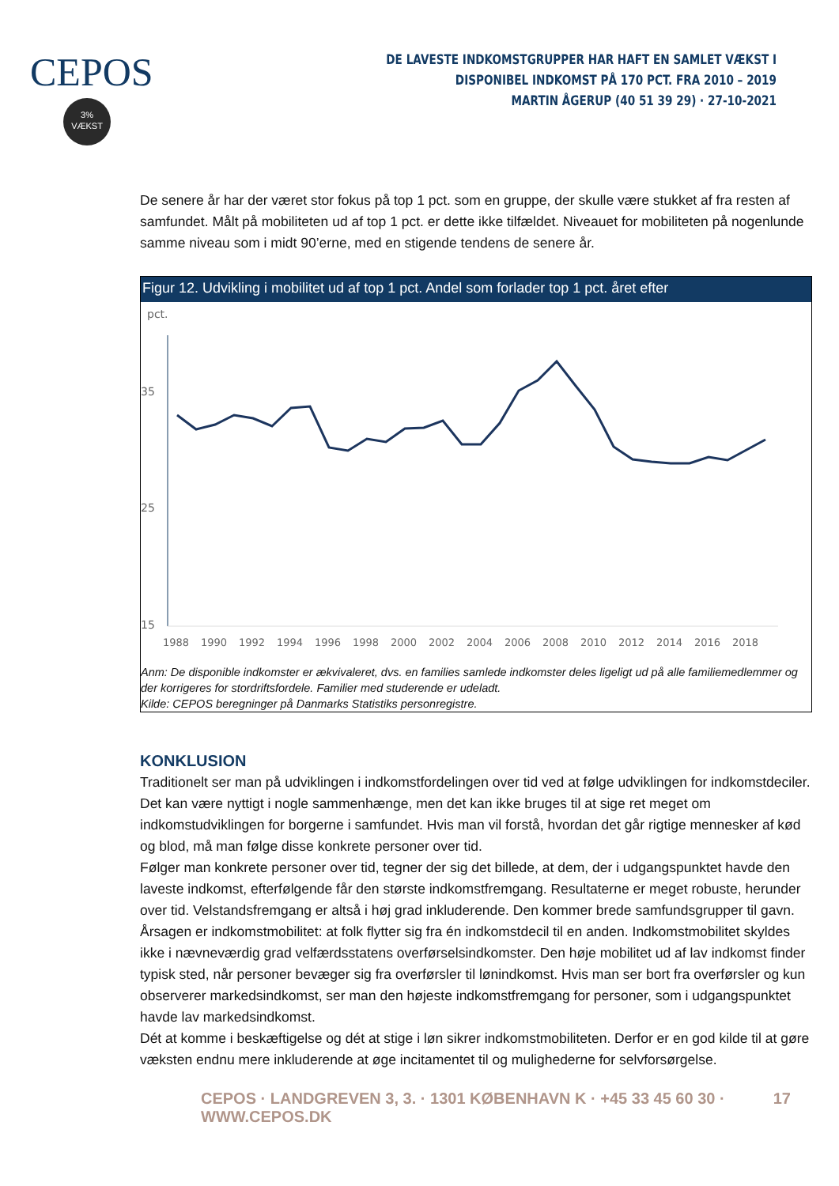CEPOS
3%
VÆKST
DE LAVESTE INDKOMSTGRUPPER HAR HAFT EN SAMLET VÆKST I DISPONIBEL INDKOMST PÅ 170 PCT. FRA 2010 – 2019
MARTIN ÅGERUP (40 51 39 29) · 27-10-2021
De senere år har der været stor fokus på top 1 pct. som en gruppe, der skulle være stukket af fra resten af samfundet. Målt på mobiliteten ud af top 1 pct. er dette ikke tilfældet. Niveauet for mobiliteten på nogenlunde samme niveau som i midt 90’erne, med en stigende tendens de senere år.
Figur 12. Udvikling i mobilitet ud af top 1 pct. Andel som forlader top 1 pct. året efter
pct.
35
25
15
1988
1990
1992
1994
1996
1998
2000
2002
2004
2006
2008
2010
2012
2014
2016
2018
Anm: De disponible indkomster er ækvivaleret, dvs. en families samlede indkomster deles ligeligt ud på alle familiemedlemmer og der korrigeres for stordriftsfordele. Familier med studerende er udeladt.
Kilde: CEPOS beregninger på Danmarks Statistiks personregistre.
KONKLUSION
Traditionelt ser man på udviklingen i indkomstfordelingen over tid ved at følge udviklingen for indkomstdeciler. Det kan være nyttigt i nogle sammenhænge, men det kan ikke bruges til at sige ret meget om indkomstudviklingen for borgerne i samfundet. Hvis man vil forstå, hvordan det går rigtige mennesker af kød og blod, må man følge disse konkrete personer over tid.
Følger man konkrete personer over tid, tegner der sig det billede, at dem, der i udgangspunktet havde den laveste indkomst, efterfølgende får den største indkomstfremgang. Resultaterne er meget robuste, herunder over tid. Velstandsfremgang er altså i høj grad inkluderende. Den kommer brede samfundsgrupper til gavn.
Årsagen er indkomstmobilitet: at folk flytter sig fra én indkomstdecil til en anden. Indkomstmobilitet skyldes ikke i nævneværdig grad velfærdsstatens overførselsindkomster. Den høje mobilitet ud af lav indkomst finder typisk sted, når personer bevæger sig fra overførsler til lønindkomst. Hvis man ser bort fra overførsler og kun observerer markedsindkomst, ser man den højeste indkomstfremgang for personer, som i udgangspunktet havde lav markedsindkomst.
Dét at komme i beskæftigelse og dét at stige i løn sikrer indkomstmobiliteten. Derfor er en god kilde til at gøre væksten endnu mere inkluderende at øge incitamentet til og mulighederne for selvforsørgelse.
CEPOS · LANDGREVEN 3, 3. · 1301 KØBENHAVN K · +45 33 45 60 30 · WWW.CEPOS.DK 17